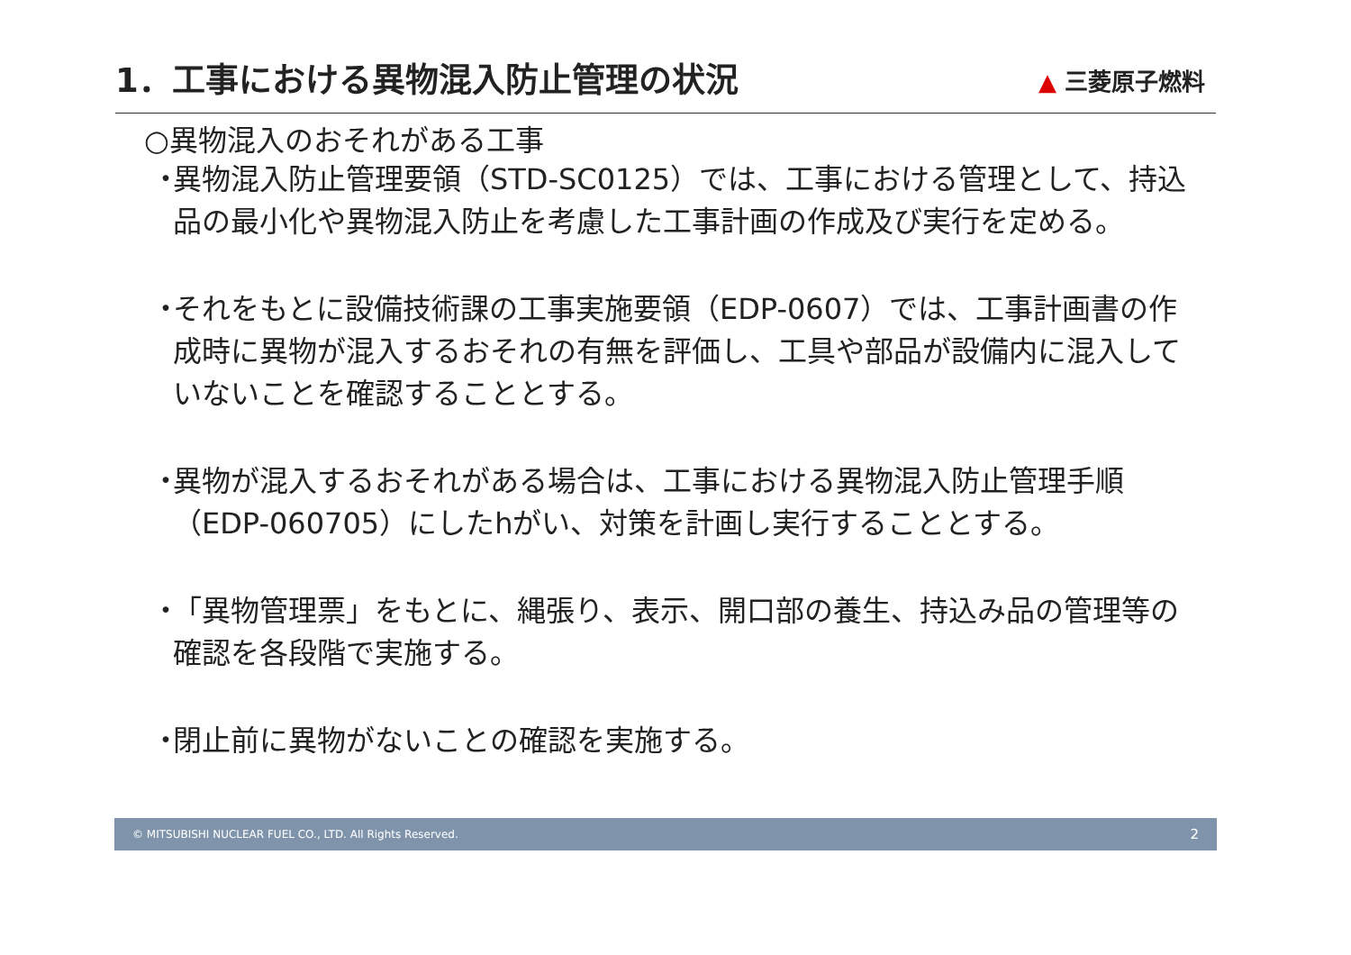1．工事における異物混入防止管理の状況
▲ 三菱原子燃料
○異物混入のおそれがある工事
・
異物混入防止管理要領（STD-SC0125）では、工事における管理として、持込品の最小化や異物混入防止を考慮した工事計画の作成及び実行を定める。
・
それをもとに設備技術課の工事実施要領（EDP-0607）では、工事計画書の作成時に異物が混入するおそれの有無を評価し、工具や部品が設備内に混入していないことを確認することとする。
・
異物が混入するおそれがある場合は、工事における異物混入防止管理手順（EDP-060705）にしたhがい、対策を計画し実行することとする。
・
「異物管理票」をもとに、縄張り、表示、開口部の養生、持込み品の管理等の確認を各段階で実施する。
・
閉止前に異物がないことの確認を実施する。
© MITSUBISHI NUCLEAR FUEL CO., LTD. All Rights Reserved. 2